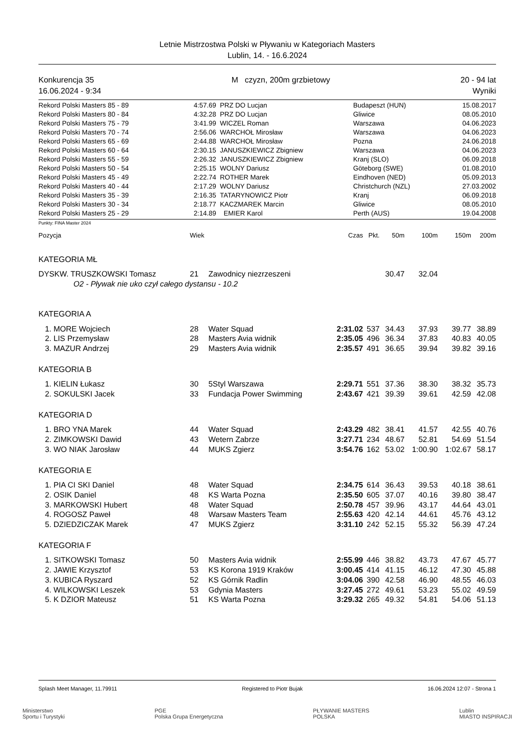Letnie Mistrzostwa Polski w Pływaniu w Kategoriach Masters
Lublin, 14. - 16.6.2024
Konkurencja 35
16.06.2024 - 9:34
M czyzn, 200m grzbietowy 20 - 94 lat
Wyniki
| Rekord Polski Masters 85 - 89 | 4:57.69 | PRZ DO Lucjan | Budapeszt (HUN) | 15.08.2017 |
| Rekord Polski Masters 80 - 84 | 4:32.28 | PRZ DO Lucjan | Gliwice | 08.05.2010 |
| Rekord Polski Masters 75 - 79 | 3:41.99 | WICZEL Roman | Warszawa | 04.06.2023 |
| Rekord Polski Masters 70 - 74 | 2:56.06 | WARCHOŁ Mirosław | Warszawa | 04.06.2023 |
| Rekord Polski Masters 65 - 69 | 2:44.88 | WARCHOŁ Mirosław | Pozna | 24.06.2018 |
| Rekord Polski Masters 60 - 64 | 2:30.15 | JANUSZKIEWICZ Zbigniew | Warszawa | 04.06.2023 |
| Rekord Polski Masters 55 - 59 | 2:26.32 | JANUSZKIEWICZ Zbigniew | Kranj (SLO) | 06.09.2018 |
| Rekord Polski Masters 50 - 54 | 2:25.15 | WOLNY Dariusz | Göteborg (SWE) | 01.08.2010 |
| Rekord Polski Masters 45 - 49 | 2:22.74 | ROTHER Marek | Eindhoven (NED) | 05.09.2013 |
| Rekord Polski Masters 40 - 44 | 2:17.29 | WOLNY Dariusz | Christchurch (NZL) | 27.03.2002 |
| Rekord Polski Masters 35 - 39 | 2:16.35 | TATARYNOWICZ Piotr | Kranj | 06.09.2018 |
| Rekord Polski Masters 30 - 34 | 2:18.77 | KACZMAREK Marcin | Gliwice | 08.05.2010 |
| Rekord Polski Masters 25 - 29 | 2:14.89 | EMIER Karol | Perth (AUS) | 19.04.2008 |
Punkty: FINA Master 2024
| Pozycja | Wiek | | Czas | Pkt. | 50m | 100m | 150m | 200m |
| --- | --- | --- | --- | --- | --- | --- | --- | --- |
| KATEGORIA MŁ | | | | | | | | |
| DYSKW. TRUSZKOWSKI Tomasz | 21 | Zawodnicy niezrzeszeni | | | 30.47 | 32.04 | | |
| O2 - Pływak nie uko czył całego dystansu - 10.2 | | | | | | | | |
| KATEGORIA A | | | | | | | | |
| 1. MORE Wojciech | 28 | Water Squad | 2:31.02 | 537 | 34.43 | 37.93 | 39.77 | 38.89 |
| 2. LIS Przemysław | 28 | Masters Avia widnik | 2:35.05 | 496 | 36.34 | 37.83 | 40.83 | 40.05 |
| 3. MAZUR Andrzej | 29 | Masters Avia widnik | 2:35.57 | 491 | 36.65 | 39.94 | 39.82 | 39.16 |
| KATEGORIA B | | | | | | | | |
| 1. KIELIN Łukasz | 30 | 5Styl Warszawa | 2:29.71 | 551 | 37.36 | 38.30 | 38.32 | 35.73 |
| 2. SOKULSKI Jacek | 33 | Fundacja Power Swimming | 2:43.67 | 421 | 39.39 | 39.61 | 42.59 | 42.08 |
| KATEGORIA D | | | | | | | | |
| 1. BRO YNA Marek | 44 | Water Squad | 2:43.29 | 482 | 38.41 | 41.57 | 42.55 | 40.76 |
| 2. ZIMKOWSKI Dawid | 43 | Wetern Zabrze | 3:27.71 | 234 | 48.67 | 52.81 | 54.69 | 51.54 |
| 3. WO NIAK Jarosław | 44 | MUKS Zgierz | 3:54.76 | 162 | 53.02 | 1:00.90 | 1:02.67 | 58.17 |
| KATEGORIA E | | | | | | | | |
| 1. PIA CI SKI Daniel | 48 | Water Squad | 2:34.75 | 614 | 36.43 | 39.53 | 40.18 | 38.61 |
| 2. OSIK Daniel | 48 | KS Warta Pozna | 2:35.50 | 605 | 37.07 | 40.16 | 39.80 | 38.47 |
| 3. MARKOWSKI Hubert | 48 | Water Squad | 2:50.78 | 457 | 39.96 | 43.17 | 44.64 | 43.01 |
| 4. ROGOSZ Paweł | 48 | Warsaw Masters Team | 2:55.63 | 420 | 42.14 | 44.61 | 45.76 | 43.12 |
| 5. DZIEDZICZAK Marek | 47 | MUKS Zgierz | 3:31.10 | 242 | 52.15 | 55.32 | 56.39 | 47.24 |
| KATEGORIA F | | | | | | | | |
| 1. SITKOWSKI Tomasz | 50 | Masters Avia widnik | 2:55.99 | 446 | 38.82 | 43.73 | 47.67 | 45.77 |
| 2. JAWIE Krzysztof | 53 | KS Korona 1919 Kraków | 3:00.45 | 414 | 41.15 | 46.12 | 47.30 | 45.88 |
| 3. KUBICA Ryszard | 52 | KS Górnik Radlin | 3:04.06 | 390 | 42.58 | 46.90 | 48.55 | 46.03 |
| 4. WILKOWSKI Leszek | 53 | Gdynia Masters | 3:27.45 | 272 | 49.61 | 53.23 | 55.02 | 49.59 |
| 5. K DZIOR Mateusz | 51 | KS Warta Pozna | 3:29.32 | 265 | 49.32 | 54.81 | 54.06 | 51.13 |
Splash Meet Manager, 11.79911 Registered to Piotr Bujak 16.06.2024 12:07 - Strona 1
Ministerstwo
Sportu i Turystyki PGE
Polska Grupa Energetyczna PŁYWANIE MASTERS
POLSKA Lublin
MIASTO INSPIRACJI